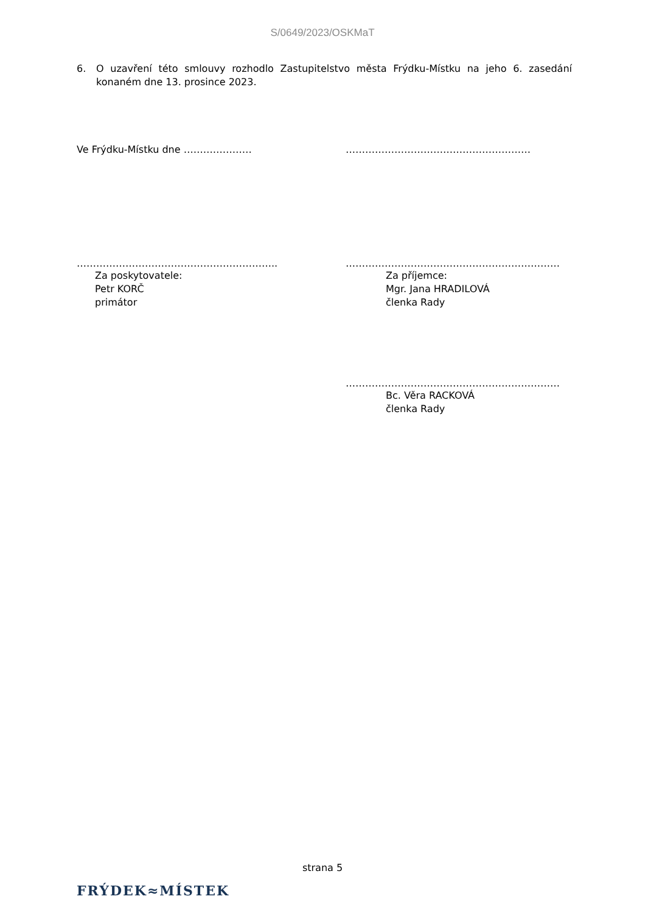S/0649/2023/OSKMaT
6. O uzavření této smlouvy rozhodlo Zastupitelstvo města Frýdku-Místku na jeho 6. zasedání konaném dne 13. prosince 2023.
Ve Frýdku-Místku dne ………………… …………………………………………………
……………………………………………………..
Za poskytovatele:
Petr KORČ
primátor
…………………………………………………………
Za příjemce:
Mgr. Jana HRADILOVÁ
členka Rady
…………………………………………………………
Bc. Věra RACKOVÁ
členka Rady
strana 5
FRÝDEK≈MÍSTEK